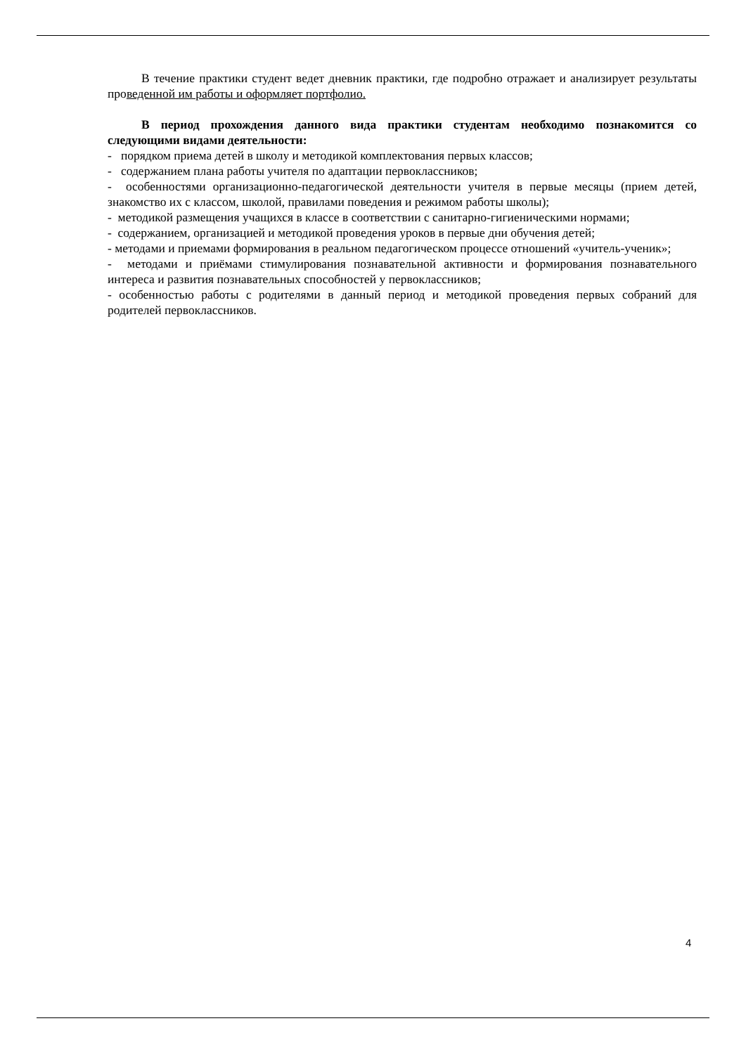В течение практики студент ведет дневник практики, где подробно отражает и анализирует результаты проведенной им работы и оформляет портфолио.
В период прохождения данного вида практики студентам необходимо познакомится со следующими видами деятельности:
- порядком приема детей в школу и методикой комплектования первых классов;
- содержанием плана работы учителя по адаптации первоклассников;
- особенностями организационно-педагогической деятельности учителя в первые месяцы (прием детей, знакомство их с классом, школой, правилами поведения и режимом работы школы);
- методикой размещения учащихся в классе в соответствии с санитарно-гигиеническими нормами;
- содержанием, организацией и методикой проведения уроков в первые дни обучения детей;
- методами и приемами формирования в реальном педагогическом процессе отношений «учитель-ученик»;
- методами и приёмами стимулирования познавательной активности и формирования познавательного интереса и развития познавательных способностей у первоклассников;
- особенностью работы с родителями в данный период и методикой проведения первых собраний для родителей первоклассников.
4